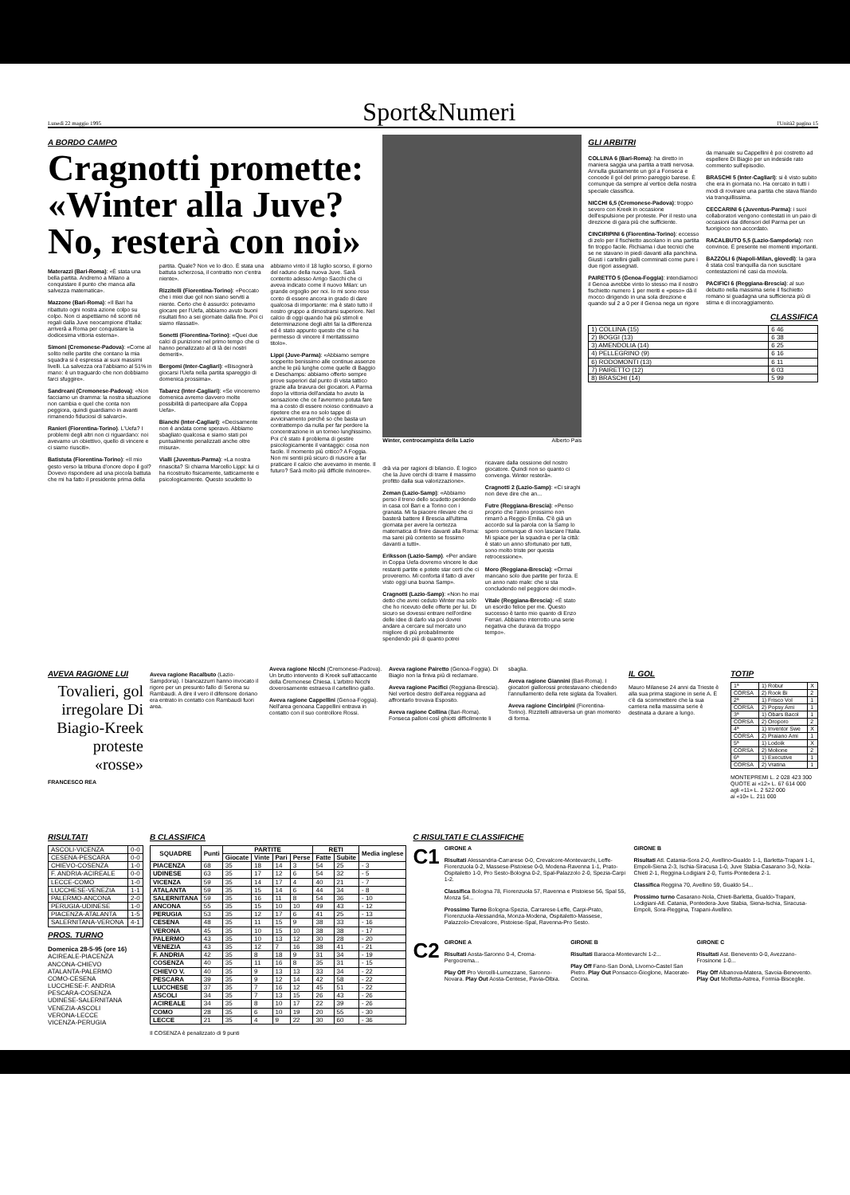Lunedì 22 maggio 1995 Sport&Numeri l'Unità2 pagina 15
A BORDO CAMPO
Cragnotti promette: «Winter alla Juve? No, resterà con noi»
Materazzi (Bari-Roma): «È stata una bella partita. Andremo a Milano a conquistare il punto che manca alla salvezza matematica».
Mazzone (Bari-Roma): «Il Bari ha ribattuto ogni nostra azione colpo su colpo. Non ci aspettiamo né sconti né regali dalla Juve neocampione d'Italia: arriverà a Roma per conquistare la dodicesima vittoria esterna».
Simoni (Cremonese-Padova): «Come al solito nelle partite che contano la mia squadra si è espressa ai suoi massimi livelli. La salvezza ora l'abbiamo al 51% in mano: è un traguardo che non dobbiamo farci sfuggire».
Sandreani (Cremonese-Padova): «Non facciamo un dramma: la nostra situazione non cambia e quel che conta non peggiora, quindi guardiamo in avanti rimanendo fiduciosi di salvarci».
Ranieri (Fiorentina-Torino). L'Uefa? I problemi degli altri non ci riguardano: noi avevamo un obiettivo, quello di vincere e ci siamo riusciti».
Batistuta (Fiorentina-Torino): «Il mio gesto verso la tribuna d'onore dopo il gol? Dovevo rispondere ad una piccola battuta che mi ha fatto il presidente prima della partita. Quale? Non ve lo dico. È stata una battuta scherzosa, il contratto non c'entra niente».
Rizzitelli (Fiorentina-Torino): «Peccato che i miei due gol non siano serviti a niente. Certo che è assurdo: potevamo giocare per l'Uefa, abbiamo avuto buoni risultati fino a sei giornate dalla fine. Poi ci siamo rilassati».
Sonetti (Fiorentina-Torino): «Quei due calci di punizione nel primo tempo che ci hanno penalizzato al di là dei nostri demeriti».
Bergomi (Inter-Cagliari): «Bisognerà giocarsi l'Uefa nella partita spareggio di domenica prossima».
Tabarez (Inter-Cagliari): «Se vinceremo domenica avremo davvero molte possibilità di partecipare alla Coppa Uefa».
Bianchi (Inter-Cagliari): «Decisamente non è andata come speravo. Abbiamo sbagliato qualcosa e siamo stati poi puntualmente penalizzati anche oltre misura».
Vialli (Juventus-Parma): «La nostra rinascita? Si chiama Marcello Lippi: lui ci ha ricostruito fisicamente, tatticamente e psicologicamente. Questo scudetto lo abbiamo vinto il 18 luglio scorso, il giorno del raduno della nuova Juve. Sarà contento adesso Arrigo Sacchi che ci aveva indicato come il nuovo Milan: un grande orgoglio per noi. Io mi sono reso conto di essere ancora in grado di dare qualcosa di importante: ma è stato tutto il nostro gruppo a dimostrarsi superiore. Nel calcio di oggi quando hai più stimoli e determinazione degli altri fai la differenza ed è stato appunto questo che ci ha permesso di vincere il meritatissimo titolo».
Lippi (Juve-Parma): «Abbiamo sempre sopperito benissimo alle continue assenze anche le più lunghe come quelle di Baggio e Deschamps: abbiamo offerto sempre prove superiori dal punto di vista tattico grazie alla bravura dei giocatori. A Parma dopo la vittoria dell'andata ho avuto la sensazione che ce l'avremmo potuta fare ma a costo di essere noioso continuavo a ripetere che era no solo tappe di avvicinamento perché so che basta un contrattempo da nulla per far perdere la concentrazione in un torneo lunghissimo. Poi c'è stato il problema di gestire psicologicamente il vantaggio: cosa non facile. Il momento più critico? A Foggia. Non mi sentii più sicuro di riuscire a far praticare il calcio che avevamo in mente. Il futuro? Sarà molto più difficile rivincere».
Winter, centrocampista della Lazio Alberto Pais
drà via per ragioni di bilancio. È logico che la Juve cerchi di trarre il massimo profitto dalla sua valorizzazione».
Zeman (Lazio-Samp): «Abbiamo perso il treno dello scudetto perdendo in casa col Bari e a Torino con i granata. Mi fa piacere rilevare che ci basterà battere il Brescia all'ultima giornata per avere la certezza matematica di finire davanti alla Roma: ma sarei più contento se fossimo davanti a tutti».
Eriksson (Lazio-Samp). «Per andare in Coppa Uefa dovremo vincere le due restanti partite e potete star certi che ci proveremo. Mi conforta il fatto di aver visto oggi una buona Samp».
Cragnotti (Lazio-Samp): «Non ho mai detto che avrei ceduto Winter ma solo che ho ricevuto delle offerte per lui. Di sicuro se dovessi entrare nell'ordine delle idee di darlo via poi dovrei andare a cercare sul mercato uno migliore di più probabilmente spendendo più di quanto potrei ricavare dalla cessione del nostro giocatore. Quindi non so quanto ci convenga. Winter resterà».
Cragnotti 2 (Lazio-Samp): «Ci siraghi non deve dire che an...
Futre (Reggiana-Brescia): «Penso proprio che l'anno prossimo non rimarrò a Reggio Emilia. C'è già un accordo sul la parola con la Samp lo spero comunque di non lasciare l'Italia. Mi spiace per la squadra e per la città: è stato un anno sfortunato per tutti, sono molto triste per questa retrocessione».
Moro (Reggiana-Brescia): «Ormai mancano solo due partite per forza. E un anno nato male: che si sta concludendo nel peggiore dei modi».
Vitale (Reggiana-Brescia): «È stato un esordio felice per me. Questo successo è tanto mio quanto di Enzo Ferrari. Abbiamo interrotto una serie negativa che durava da troppo tempo».
GLI ARBITRI
COLLINA 6 (Bari-Roma): ha diretto in maniera saggia una partita a tratti nervosa. Annulla giustamente un gol a Fonseca e concede il gol del primo pareggio barese. È comunque da sempre al vertice della nostra speciale classifica.
NICCHI 6,5 (Cremonese-Padova): troppo severo con Kreek in occasione dell'espulsione per proteste. Per il resto una direzione di gara più che sufficiente.
CINCIRIPINI 6 (Fiorentina-Torino): eccesso di zelo per il fischietto ascolano in una partita fin troppo facile. Richiama i due tecnici che se ne stavano in piedi davanti alla panchina. Giusti i cartellini gialli comminati come pure i due rigori assegnati.
PAIRETTO 5 (Genoa-Foggia): intendiamoci il Genoa avrebbe vinto lo stesso ma il nostro fischietto numero 1 per meriti e «peso» dà il mocco dirigendo in una sola direzione e quando sul 2 a 0 per il Genoa nega un rigore da manuale su Cappellini è poi costretto ad espellere Di Biagio per un indeside rato commento sull'episodio.
BRASCHI 5 (Inter-Cagliari): si è visto subito che era in giornata no. Ha cercato in tutti i modi di rovinare una partita che stava filando via tranquillissima.
CECCARINI 6 (Juventus-Parma): i suoi collaboratori vengono contestati in un paio di occasioni dai difensori del Parma per un fuorigioco non accordato.
RACALBUTO 5,5 (Lazio-Sampdoria): non convince. È presente nei momenti importanti.
BAZZOLI 6 (Napoli-Milan, giovedì): la gara è stata così tranquilla da non suscitare contestazioni né casi da moviola.
PACIFICI 6 (Reggiana-Brescia): al suo debutto nella massima serie il fischietto romano si guadagna una sufficienza più di stima e di incoraggiamento.
CLASSIFICA
| 1) COLLINA (15) | 6 46 |
| 2) BOGGI (13) | 6 38 |
| 3) AMENDOLIA (14) | 6 25 |
| 4) PELLEGRINO (9) | 6 16 |
| 6) RODOMONTI (13) | 6 11 |
| 7) PAIRETTO (12) | 6 03 |
| 8) BRASCHI (14) | 5 99 |
AVEVA RAGIONE LUI
Tovalieri, gol irregolare Di Biagio-Kreek proteste «rosse»
FRANCESCO REA
Aveva ragione Racalbuto (Lazio-Sampdoria). I biancazzurri hanno invocato il rigore per un presunto fallo di Serena su Rambaudi. A dire il vero il difensore doriano era entrato in contatto con Rambaudi fuori area.
Aveva ragione Nicchi (Cremonese-Padova). Un brutto intervento di Kreek sull'attaccante della Cremonese Chiesa. L'arbitro Nicchi doverosamente estraeva il cartellino giallo.
Aveva ragione Cappellini (Genoa-Foggia). Nell'area genoana Cappellini entrava in contatto con il suo controllore Rossi.
Aveva ragione Pairetto (Genoa-Foggia). Di Biagio non la finiva più di reclamare.
Aveva ragione Pacifici (Reggiana-Brescia). Nel vertice destro dell'area reggiana ad affrontarlo trovava Esposito.
Aveva ragione Collina (Bari-Roma). Fonseca palloni così ghiotti difficilmente li sbaglia.
Aveva ragione Giannini (Bari-Roma). I giocatori giallorossi protestavano chiedendo l'annullamento della rete siglata da Tovalieri.
Aveva ragione Cinciripini (Fiorentina-Torino). Rizzitelli attraversa un gran momento di forma.
IL GOL
Mauro Milanese 24 anni da Trieste è alla sua prima stagione in serie A. È c'è da scommettere che la sua carriera nella massima serie è destinata a durare a lungo.
TOTIP
| 1ª | 1) Robur | X |
| CORSA | 2) Rook Bi | 2 |
| 2ª | 1) Frisco Vol | 1 |
| CORSA | 2) Popsy Ami | 1 |
| 3ª | 1) Obars Bacol | 1 |
| CORSA | 2) Oroporo | 2 |
| 4ª | 1) Inventor Swe | X |
| CORSA | 2) Praiano Ami | 1 |
| 5ª | 1) Lodoik | X |
| CORSA | 2) Molione | 2 |
| 6ª | 1) Executive | 1 |
| CORSA | 2) Vratina | 1 |
MONTEPREMI L. 2 028 423 300
QUOTE ai «12» L. 67 614 000
agli «11» L. 2 522 000
ai «10» L. 211 000
RISULTATI
| ASCOLI-VICENZA | 0-0 |
| CESENA-PESCARA | 0-0 |
| CHIEVO-COSENZA | 1-0 |
| F. ANDRIA-ACIREALE | 0-0 |
| LECCE-COMO | 1-0 |
| LUCCHESE-VENEZIA | 1-1 |
| PALERMO-ANCONA | 2-0 |
| PERUGIA-UDINESE | 1-0 |
| PIACENZA-ATALANTA | 1-5 |
| SALERNITANA-VERONA | 4-1 |
PROS. TURNO
Domenica 28-5-95 (ore 16)
ACIREALE-PIACENZA
ANCONA-CHIEVO
ATALANTA-PALERMO
COMO-CESENA
LUCCHESE-F. ANDRIA
PESCARA-COSENZA
UDINESE-SALERNITANA
VENEZIA-ASCOLI
VERONA-LECCE
VICENZA-PERUGIA
B CLASSIFICA
| SQUADRE | Punti | PARTITE | | | | RETI | | Media inglese |
| --- | --- | --- | --- | --- | --- | --- | --- | --- |
| | | Giocate | Vinte | Pari | Perse | Fatte | Subite | |
| PIACENZA | 68 | 35 | 18 | 14 | 3 | 54 | 25 | - 3 |
| UDINESE | 63 | 35 | 17 | 12 | 6 | 54 | 32 | - 5 |
| VICENZA | 59 | 35 | 14 | 17 | 4 | 40 | 21 | - 7 |
| ATALANTA | 59 | 35 | 15 | 14 | 6 | 44 | 34 | - 8 |
| SALERNITANA | 59 | 35 | 16 | 11 | 8 | 54 | 36 | - 10 |
| ANCONA | 55 | 35 | 15 | 10 | 10 | 49 | 43 | - 12 |
| PERUGIA | 53 | 35 | 12 | 17 | 6 | 41 | 25 | - 13 |
| CESENA | 48 | 35 | 11 | 15 | 9 | 38 | 33 | - 16 |
| VERONA | 45 | 35 | 10 | 15 | 10 | 38 | 38 | - 17 |
| PALERMO | 43 | 35 | 10 | 13 | 12 | 30 | 28 | - 20 |
| VENEZIA | 43 | 35 | 12 | 7 | 16 | 38 | 41 | - 21 |
| F. ANDRIA | 42 | 35 | 8 | 18 | 9 | 31 | 34 | - 19 |
| COSENZA | 40 | 35 | 11 | 16 | 8 | 35 | 31 | - 15 |
| CHIEVO V. | 40 | 35 | 9 | 13 | 13 | 33 | 34 | - 22 |
| PESCARA | 39 | 35 | 9 | 12 | 14 | 42 | 58 | - 22 |
| LUCCHESE | 37 | 35 | 7 | 16 | 12 | 45 | 51 | - 22 |
| ASCOLI | 34 | 35 | 7 | 13 | 15 | 26 | 43 | - 26 |
| ACIREALE | 34 | 35 | 8 | 10 | 17 | 22 | 39 | - 26 |
| COMO | 28 | 35 | 6 | 10 | 19 | 20 | 55 | - 30 |
| LECCE | 21 | 35 | 4 | 9 | 22 | 30 | 60 | - 36 |
Il COSENZA è penalizzato di 9 punti
C RISULTATI E CLASSIFICHE
C1
GIRONE A
Risultati Alessandria-Carrarese 0-0, Crevalcore-Montevarchi, Leffe-Fiorenzuola 0-2, Massese-Pistoiese 0-0, Modena-Ravenna 1-1, Prato-Ospitaletto 1-0, Pro Sesto-Bologna 0-2, Spal-Palazzolo 2-0, Spezia-Carpi 1-2.
Classifica Bologna 78, Fiorenzuola 57, Ravenna e Pistoiese 56, Spal 55, Monza 54...
Prossimo Turno Bologna-Spezia, Carrarese-Leffe, Carpi-Prato, Fiorenzuola-Alessandria, Monza-Modena, Ospitaletto-Massese, Palazzolo-Crevalcore, Pistoiese-Spal, Ravenna-Pro Sesto.
GIRONE B
Risultati Atl. Catania-Sora 2-0, Avellino-Gualdo 1-1, Barletta-Trapani 1-1, Empoli-Siena 2-3, Ischia-Siracusa 1-0, Juve Stabia-Casarano 3-0, Nola-Chieti 2-1, Reggina-Lodigiani 2-0, Turris-Pontedera 2-1.
Classifica Reggina 70, Avellino 59, Gualdo 54...
Prossimo turno Casarano-Nola, Chieti-Barletta, Gualdo-Trapani, Lodigiani-Atl. Catania, Pontedera-Juve Stabia, Siena-Ischia, Siracusa-Empoli, Sora-Reggina, Trapani-Avellino.
C2
GIRONE A
Risultati Aosta-Saronno 0-4, Crema-Pergocrema...
Play Off Pro Vercelli-Lumezzane, Saronno-Novara. Play Out Aosta-Centese, Pavia-Olbia.
GIRONE B
Risultati Baracca-Montevarchi 1-2...
Play Off Fano-San Donà, Livorno-Castel San Pietro. Play Out Ponsacco-Gioglone, Macerate-Cecina.
GIRONE C
Risultati Ast. Benevento 0-0, Avezzano-Frosinone 1-0...
Play Off Albanova-Matera, Savoia-Benevento. Play Out Molfetta-Astrea, Formia-Bisceglie.